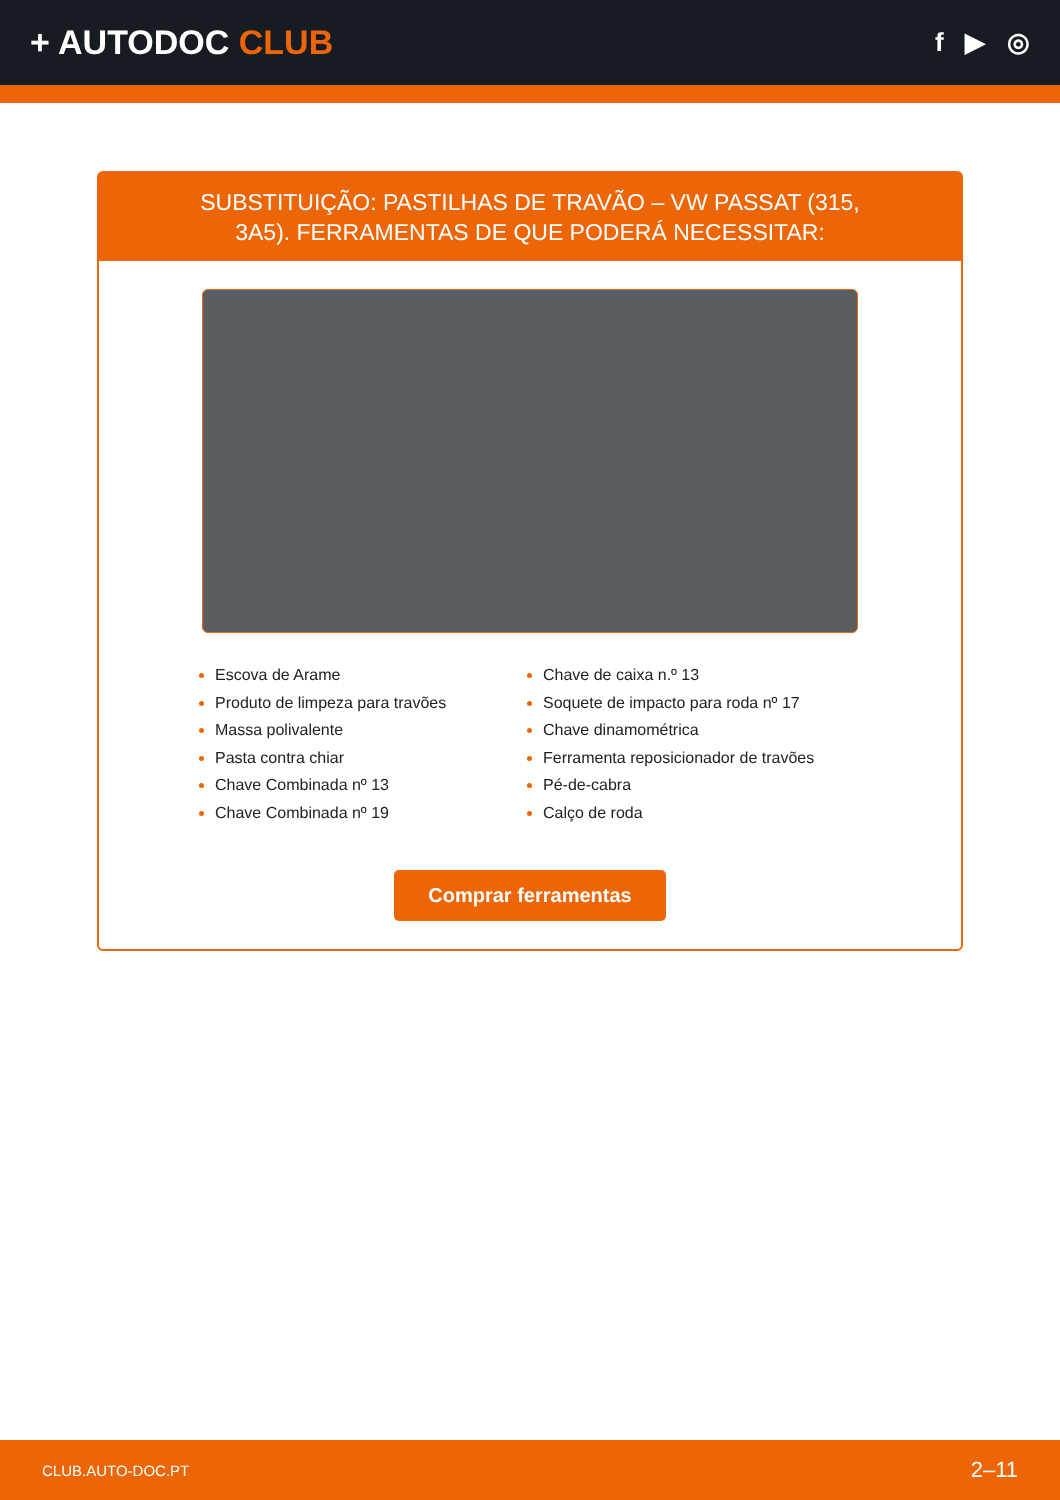+ AUTODOC CLUB
f ▶ ◎
SUBSTITUIÇÃO: PASTILHAS DE TRAVÃO – VW PASSAT (315, 3A5). FERRAMENTAS DE QUE PODERÁ NECESSITAR:
Escova de Arame
Produto de limpeza para travões
Massa polivalente
Pasta contra chiar
Chave Combinada nº 13
Chave Combinada nº 19
Chave de caixa n.º 13
Soquete de impacto para roda nº 17
Chave dinamométrica
Ferramenta reposicionador de travões
Pé-de-cabra
Calço de roda
Comprar ferramentas
CLUB.AUTO-DOC.PT 2–11